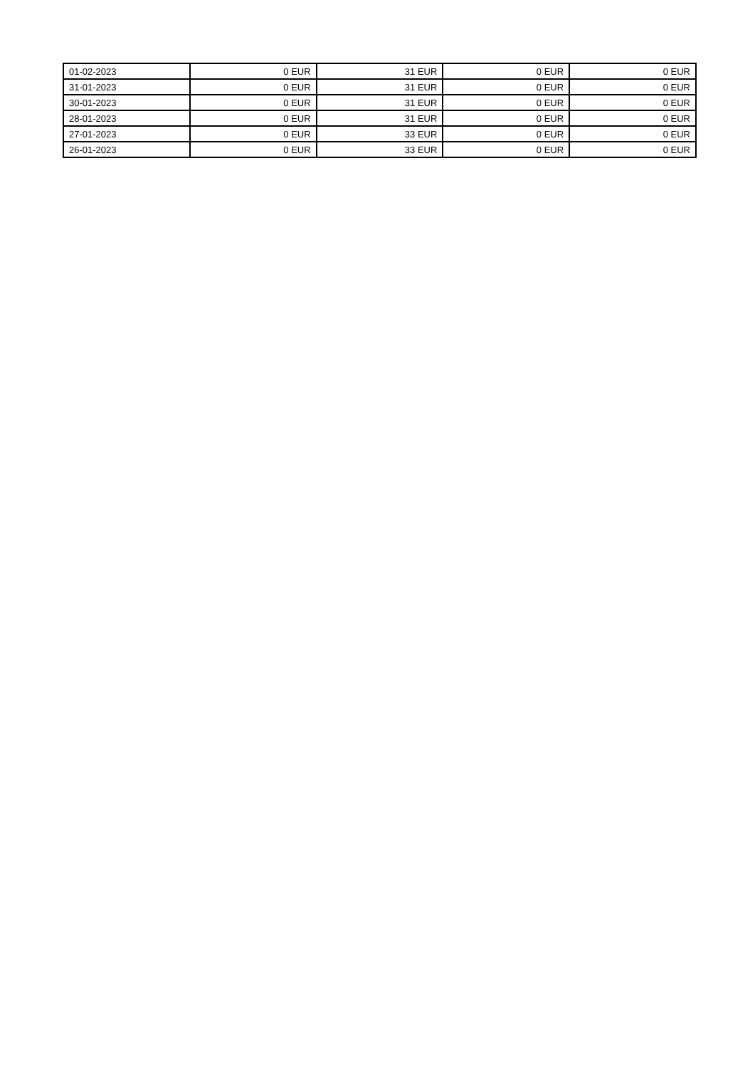| 01-02-2023 | 0 EUR | 31 EUR | 0 EUR | 0 EUR |
| 31-01-2023 | 0 EUR | 31 EUR | 0 EUR | 0 EUR |
| 30-01-2023 | 0 EUR | 31 EUR | 0 EUR | 0 EUR |
| 28-01-2023 | 0 EUR | 31 EUR | 0 EUR | 0 EUR |
| 27-01-2023 | 0 EUR | 33 EUR | 0 EUR | 0 EUR |
| 26-01-2023 | 0 EUR | 33 EUR | 0 EUR | 0 EUR |